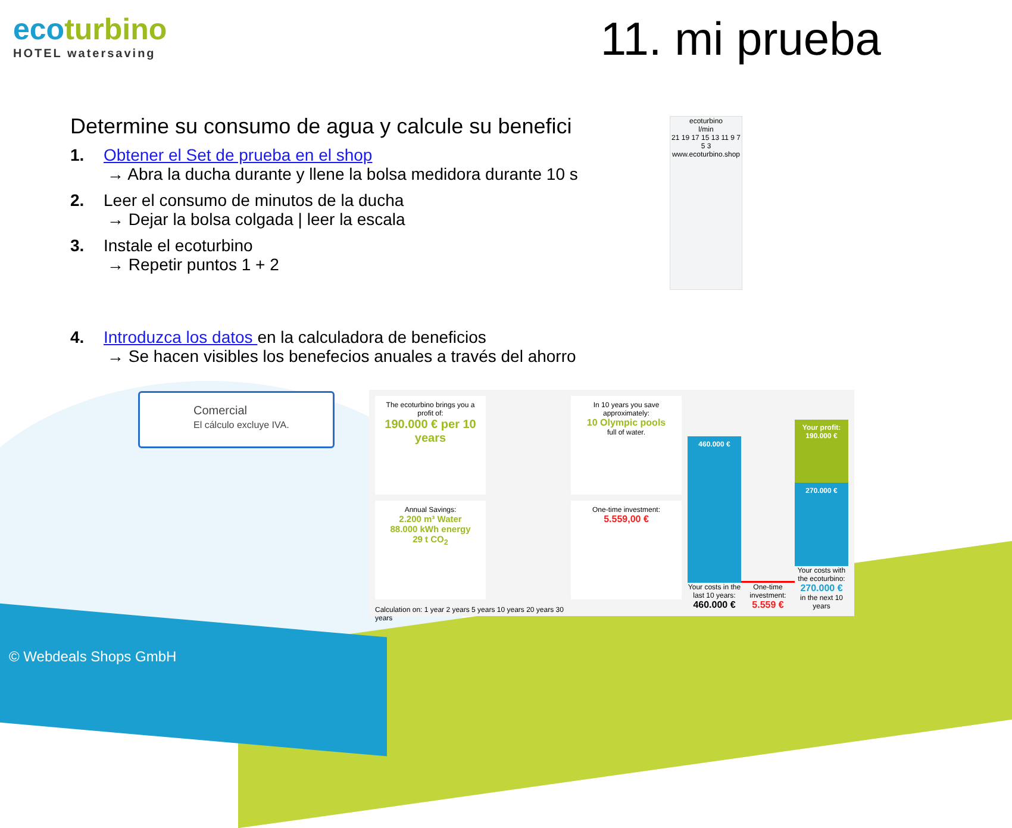ecoturbino
HOTEL watersaving
11. mi prueba
Determine su consumo de agua y calcule su benefici
1. Obtener el Set de prueba en el shop
→ Abra la ducha durante y llene la bolsa medidora durante 10 s
2. Leer el consumo de minutos de la ducha
→ Dejar la bolsa colgada | leer la escala
3. Instale el ecoturbino
→ Repetir puntos 1 + 2
4. Introduzca los datos en la calculadora de beneficios
→ Se hacen visibles los benefecios anuales a través del ahorro
ecoturbino
l/min
21 19 17 15 13 11 9 7 5 3
www.ecoturbino.shop
Comercial
El cálculo excluye IVA.
The ecoturbino brings you a profit of:
190.000 € per 10 years
Annual Savings:
2.200 m³ Water
88.000 kWh energy
29 t CO<sub>2</sub>
Calculation on: 1 year 2 years 5 years 10 years 20 years 30 years
In 10 years you save approximately:
10 Olympic pools
full of water.
One-time investment:
5.559,00 €
460.000 €
Your costs in the last 10 years:
460.000 €
One-time investment:
5.559 €
Your profit: 190.000 €
270.000 €
Your costs with the ecoturbino:
270.000 €
in the next 10 years
© Webdeals Shops GmbH